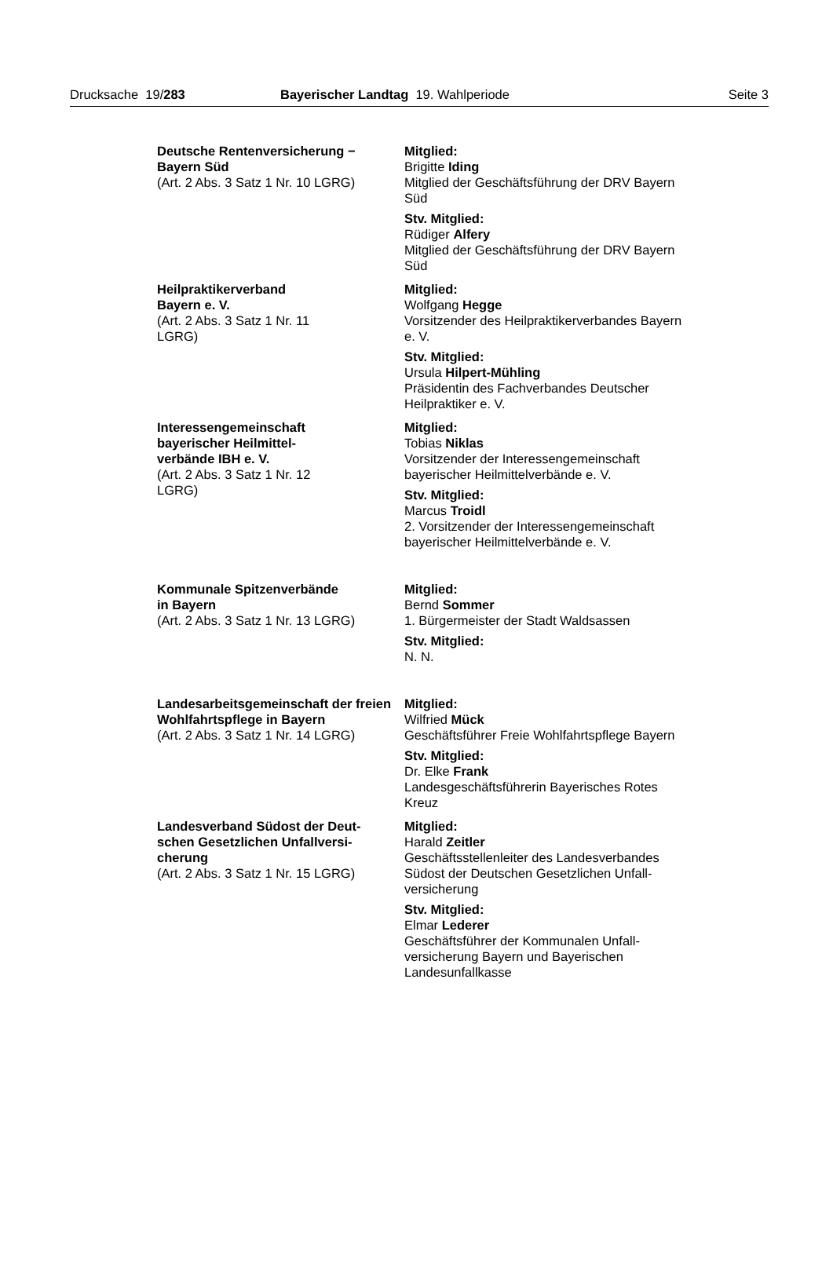Drucksache 19/283 Bayerischer Landtag 19. Wahlperiode Seite 3
Deutsche Rentenversicherung −
Bayern Süd
(Art. 2 Abs. 3 Satz 1 Nr. 10 LGRG)
Mitglied:
Brigitte Iding
Mitglied der Geschäftsführung der DRV Bayern Süd
Stv. Mitglied:
Rüdiger Alfery
Mitglied der Geschäftsführung der DRV Bayern Süd
Heilpraktikerverband
Bayern e. V.
(Art. 2 Abs. 3 Satz 1 Nr. 11
LGRG)
Mitglied:
Wolfgang Hegge
Vorsitzender des Heilpraktikerverbandes Bayern e. V.
Stv. Mitglied:
Ursula Hilpert-Mühling
Präsidentin des Fachverbandes Deutscher Heilpraktiker e. V.
Interessengemeinschaft
bayerischer Heilmittel-
verbände IBH e. V.
(Art. 2 Abs. 3 Satz 1 Nr. 12
LGRG)
Mitglied:
Tobias Niklas
Vorsitzender der Interessengemeinschaft bayerischer Heilmittelverbände e. V.
Stv. Mitglied:
Marcus Troidl
2. Vorsitzender der Interessengemeinschaft bayerischer Heilmittelverbände e. V.
Kommunale Spitzenverbände
in Bayern
(Art. 2 Abs. 3 Satz 1 Nr. 13 LGRG)
Mitglied:
Bernd Sommer
1. Bürgermeister der Stadt Waldsassen
Stv. Mitglied:
N. N.
Landesarbeitsgemeinschaft der freien Wohlfahrtspflege in Bayern
(Art. 2 Abs. 3 Satz 1 Nr. 14 LGRG)
Mitglied:
Wilfried Mück
Geschäftsführer Freie Wohlfahrtspflege Bayern
Stv. Mitglied:
Dr. Elke Frank
Landesgeschäftsführerin Bayerisches Rotes Kreuz
Landesverband Südost der Deut-
schen Gesetzlichen Unfallversi-
cherung
(Art. 2 Abs. 3 Satz 1 Nr. 15 LGRG)
Mitglied:
Harald Zeitler
Geschäftsstellenleiter des Landesverbandes Südost der Deutschen Gesetzlichen Unfall-
versicherung
Stv. Mitglied:
Elmar Lederer
Geschäftsführer der Kommunalen Unfall-
versicherung Bayern und Bayerischen Landesunfallkasse